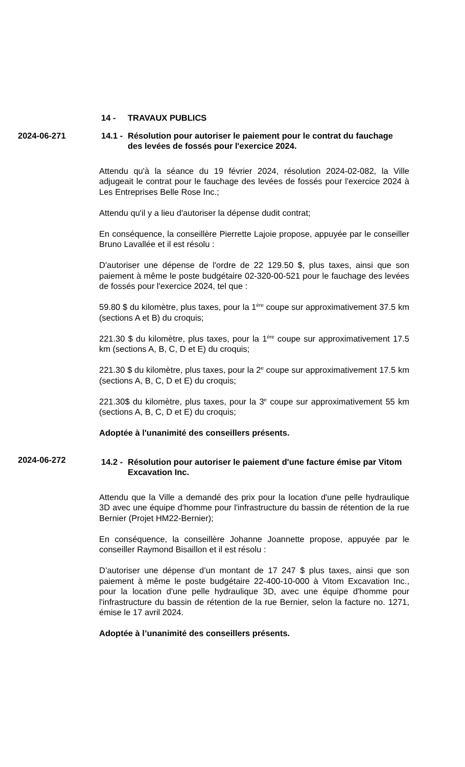14 - TRAVAUX PUBLICS
2024-06-271 14.1 - Résolution pour autoriser le paiement pour le contrat du fauchage des levées de fossés pour l'exercice 2024.
Attendu qu'à la séance du 19 février 2024, résolution 2024-02-082, la Ville adjugeait le contrat pour le fauchage des levées de fossés pour l'exercice 2024 à Les Entreprises Belle Rose Inc.;
Attendu qu'il y a lieu d'autoriser la dépense dudit contrat;
En conséquence, la conseillère Pierrette Lajoie propose, appuyée par le conseiller Bruno Lavallée et il est résolu :
D'autoriser une dépense de l'ordre de 22 129.50 $, plus taxes, ainsi que son paiement à même le poste budgétaire 02-320-00-521 pour le fauchage des levées de fossés pour l'exercice 2024, tel que :
59.80 $ du kilomètre, plus taxes, pour la 1<sup>ère</sup> coupe sur approximativement 37.5 km (sections A et B) du croquis;
221.30 $ du kilomètre, plus taxes, pour la 1<sup>ère</sup> coupe sur approximativement 17.5 km (sections A, B, C, D et E) du croquis;
221.30 $ du kilomètre, plus taxes, pour la 2<sup>e</sup> coupe sur approximativement 17.5 km (sections A, B, C, D et E) du croquis;
221.30$ du kilomètre, plus taxes, pour la 3<sup>e</sup> coupe sur approximativement 55 km (sections A, B, C, D et E) du croquis;
Adoptée à l'unanimité des conseillers présents.
2024-06-272
14.2 - Résolution pour autoriser le paiement d'une facture émise par Vitom Excavation Inc.
Attendu que la Ville a demandé des prix pour la location d'une pelle hydraulique 3D avec une équipe d'homme pour l'infrastructure du bassin de rétention de la rue Bernier (Projet HM22-Bernier);
En conséquence, la conseillère Johanne Joannette propose, appuyée par le conseiller Raymond Bisaillon et il est résolu :
D’autoriser une dépense d’un montant de 17 247 $ plus taxes, ainsi que son paiement à même le poste budgétaire 22-400-10-000 à Vitom Excavation Inc., pour la location d'une pelle hydraulique 3D, avec une équipe d'homme pour l'infrastructure du bassin de rétention de la rue Bernier, selon la facture no. 1271, émise le 17 avril 2024.
Adoptée à l’unanimité des conseillers présents.